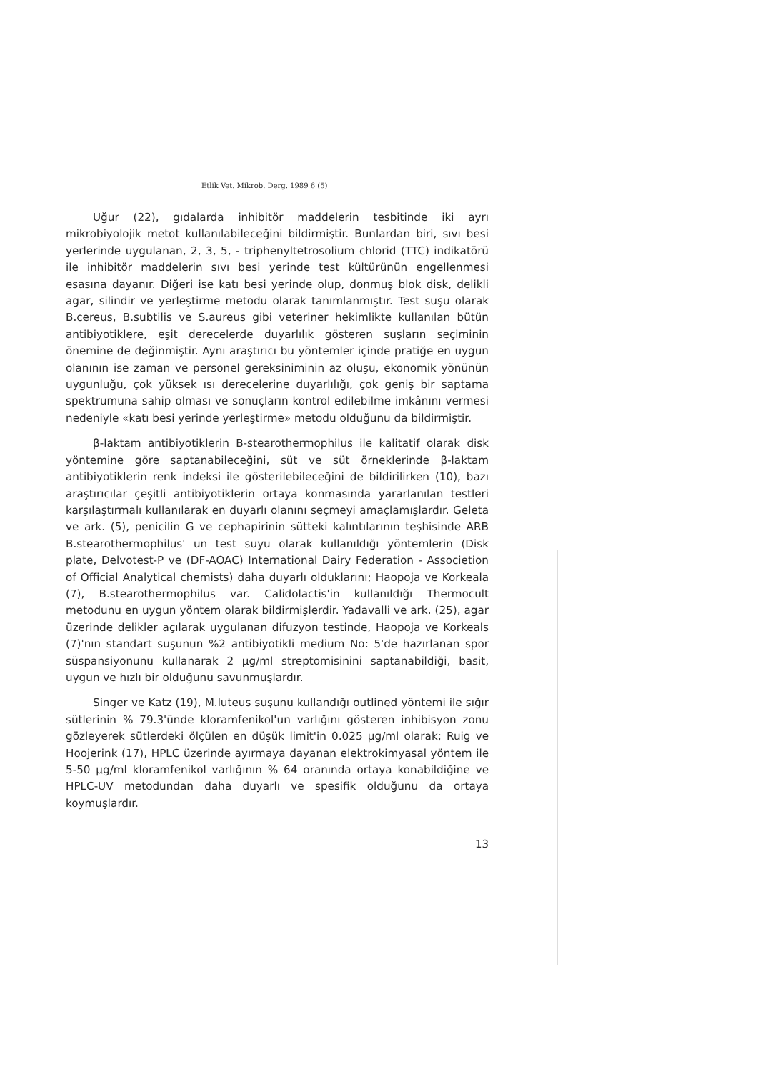Etlik Vet. Mikrob. Derg. 1989 6 (5)
Uğur (22), gıdalarda inhibitör maddelerin tesbitinde iki ayrı mikrobiyolojik metot kullanılabileceğini bildirmiştir. Bunlardan biri, sıvı besi yerlerinde uygulanan, 2, 3, 5, - triphenyltetrosolium chlorid (TTC) indikatörü ile inhibitör maddelerin sıvı besi yerinde test kültürünün engellenmesi esasına dayanır. Diğeri ise katı besi yerinde olup, donmuş blok disk, delikli agar, silindir ve yerleştirme metodu olarak tanımlanmıştır. Test suşu olarak B.cereus, B.subtilis ve S.aureus gibi veteriner hekimlikte kullanılan bütün antibiyotiklere, eşit derecelerde duyarlılık gösteren suşların seçiminin önemine de değinmiştir. Aynı araştırıcı bu yöntemler içinde pratiğe en uygun olanının ise zaman ve personel gereksiniminin az oluşu, ekonomik yönünün uygunluğu, çok yüksek ısı derecelerine duyarlılığı, çok geniş bir saptama spektrumuna sahip olması ve sonuçların kontrol edilebilme imkânını vermesi nedeniyle «katı besi yerinde yerleştirme» metodu olduğunu da bildirmiştir.
β-laktam antibiyotiklerin B-stearothermophilus ile kalitatif olarak disk yöntemine göre saptanabileceğini, süt ve süt örneklerinde β-laktam antibiyotiklerin renk indeksi ile gösterilebileceğini de bildirilirken (10), bazı araştırıcılar çeşitli antibiyotiklerin ortaya konmasında yararlanılan testleri karşılaştırmalı kullanılarak en duyarlı olanını seçmeyi amaçlamışlardır. Geleta ve ark. (5), penicilin G ve cephapirinin sütteki kalıntılarının teşhisinde ARB B.stearothermophilus' un test suyu olarak kullanıldığı yöntemlerin (Disk plate, Delvotest-P ve (DF-AOAC) International Dairy Federation - Associetion of Official Analytical chemists) daha duyarlı olduklarını; Haopoja ve Korkeala (7), B.stearothermophilus var. Calidolactis'in kullanıldığı Thermocult metodunu en uygun yöntem olarak bildirmişlerdir. Yadavalli ve ark. (25), agar üzerinde delikler açılarak uygulanan difuzyon testinde, Haopoja ve Korkeals (7)'nın standart suşunun %2 antibiyotikli medium No: 5'de hazırlanan spor süspansiyonunu kullanarak 2 μg/ml streptomisinini saptanabildiği, basit, uygun ve hızlı bir olduğunu savunmuşlardır.
Singer ve Katz (19), M.luteus suşunu kullandığı outlined yöntemi ile sığır sütlerinin % 79.3'ünde kloramfenikol'un varlığını gösteren inhibisyon zonu gözleyerek sütlerdeki ölçülen en düşük limit'in 0.025 μg/ml olarak; Ruig ve Hoojerink (17), HPLC üzerinde ayırmaya dayanan elektrokimyasal yöntem ile 5-50 μg/ml kloramfenikol varlığının % 64 oranında ortaya konabildiğine ve HPLC-UV metodundan daha duyarlı ve spesifik olduğunu da ortaya koymuşlardır.
13